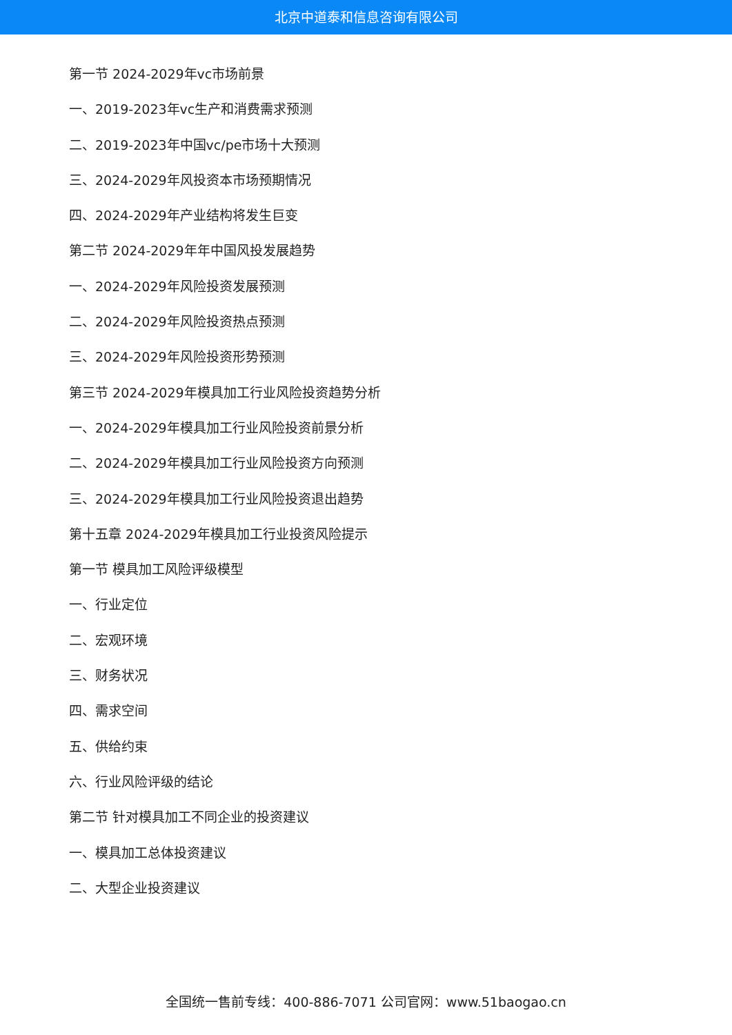北京中道泰和信息咨询有限公司
第一节 2024-2029年vc市场前景
一、2019-2023年vc生产和消费需求预测
二、2019-2023年中国vc/pe市场十大预测
三、2024-2029年风投资本市场预期情况
四、2024-2029年产业结构将发生巨变
第二节 2024-2029年年中国风投发展趋势
一、2024-2029年风险投资发展预测
二、2024-2029年风险投资热点预测
三、2024-2029年风险投资形势预测
第三节 2024-2029年模具加工行业风险投资趋势分析
一、2024-2029年模具加工行业风险投资前景分析
二、2024-2029年模具加工行业风险投资方向预测
三、2024-2029年模具加工行业风险投资退出趋势
第十五章 2024-2029年模具加工行业投资风险提示
第一节 模具加工风险评级模型
一、行业定位
二、宏观环境
三、财务状况
四、需求空间
五、供给约束
六、行业风险评级的结论
第二节 针对模具加工不同企业的投资建议
一、模具加工总体投资建议
二、大型企业投资建议
全国统一售前专线：400-886-7071 公司官网：www.51baogao.cn